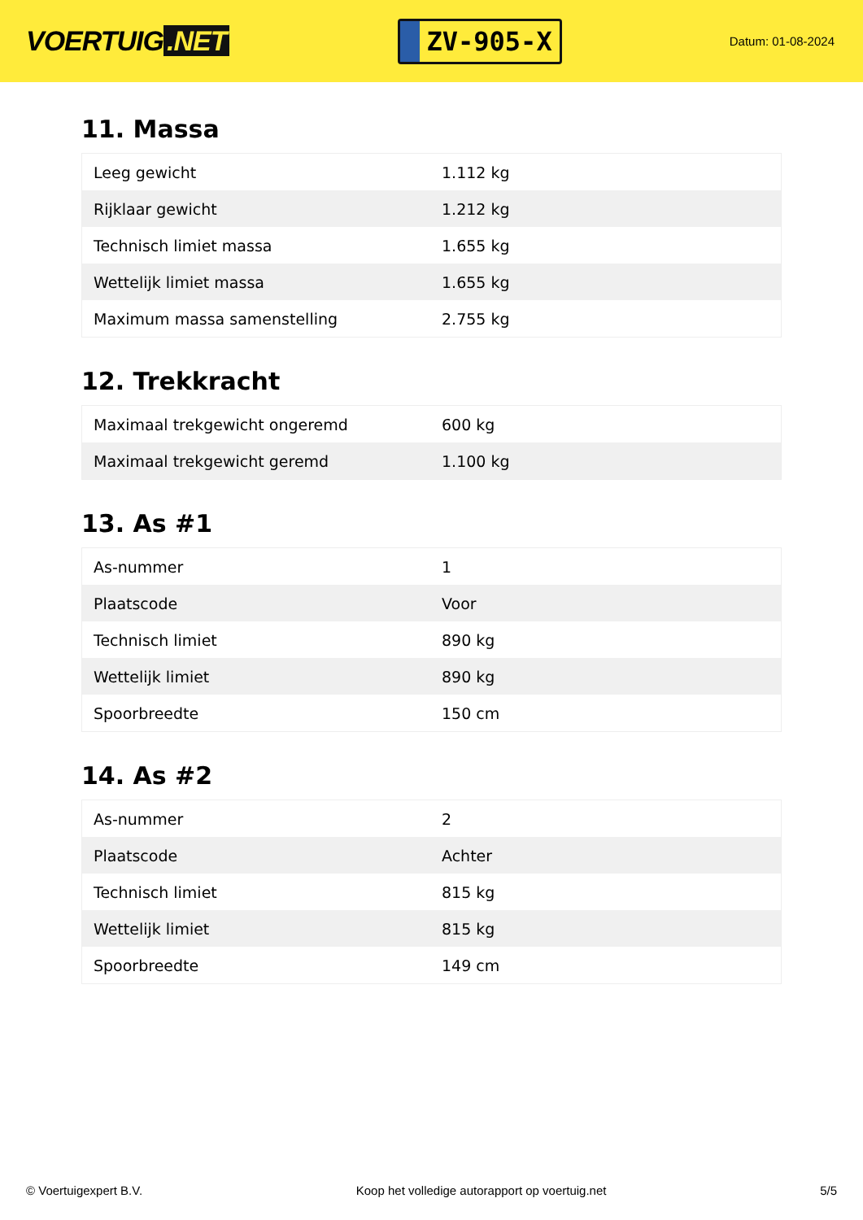VOERTUIG.NET
ZV-905-X
Datum: 01-08-2024
11. Massa
| Leeg gewicht | 1.112 kg |
| Rijklaar gewicht | 1.212 kg |
| Technisch limiet massa | 1.655 kg |
| Wettelijk limiet massa | 1.655 kg |
| Maximum massa samenstelling | 2.755 kg |
12. Trekkracht
| Maximaal trekgewicht ongeremd | 600 kg |
| Maximaal trekgewicht geremd | 1.100 kg |
13. As #1
| As-nummer | 1 |
| Plaatscode | Voor |
| Technisch limiet | 890 kg |
| Wettelijk limiet | 890 kg |
| Spoorbreedte | 150 cm |
14. As #2
| As-nummer | 2 |
| Plaatscode | Achter |
| Technisch limiet | 815 kg |
| Wettelijk limiet | 815 kg |
| Spoorbreedte | 149 cm |
© Voertuigexpert B.V. Koop het volledige autorapport op voertuig.net 5/5